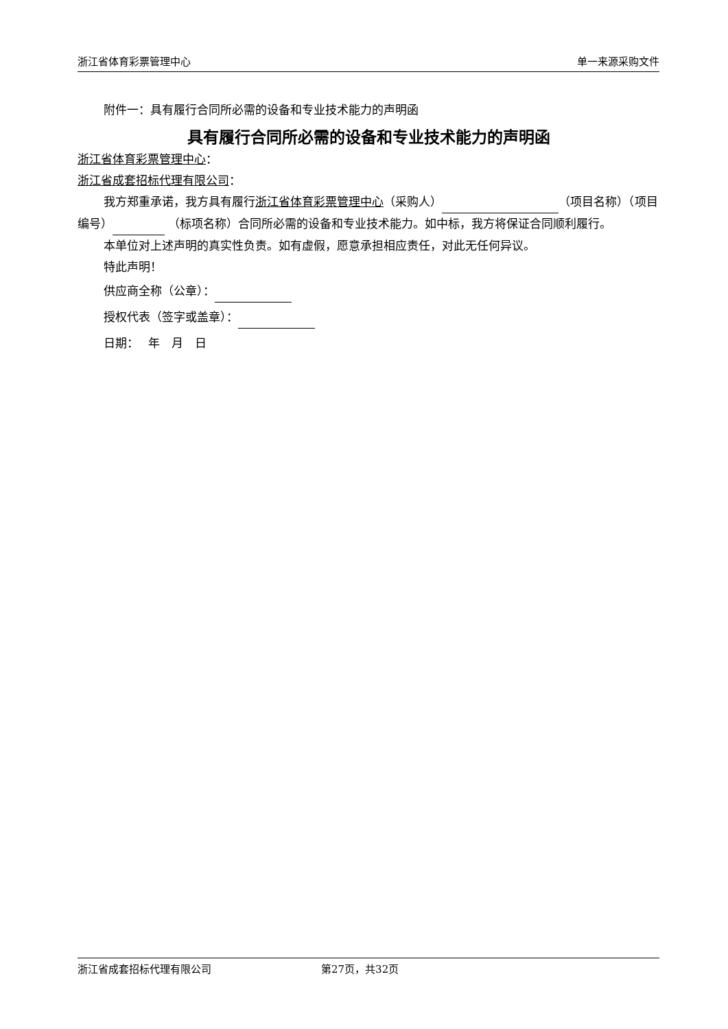浙江省体育彩票管理中心 单一来源采购文件
附件一：具有履行合同所必需的设备和专业技术能力的声明函
具有履行合同所必需的设备和专业技术能力的声明函
浙江省体育彩票管理中心：
浙江省成套招标代理有限公司：
我方郑重承诺，我方具有履行浙江省体育彩票管理中心（采购人） （项目名称）（项目编号） （标项名称）合同所必需的设备和专业技术能力。如中标，我方将保证合同顺利履行。
本单位对上述声明的真实性负责。如有虚假，愿意承担相应责任，对此无任何异议。
特此声明！
供应商全称（公章）：
授权代表（签字或盖章）：
日期：　 年　月　日
浙江省成套招标代理有限公司 第27页，共32页